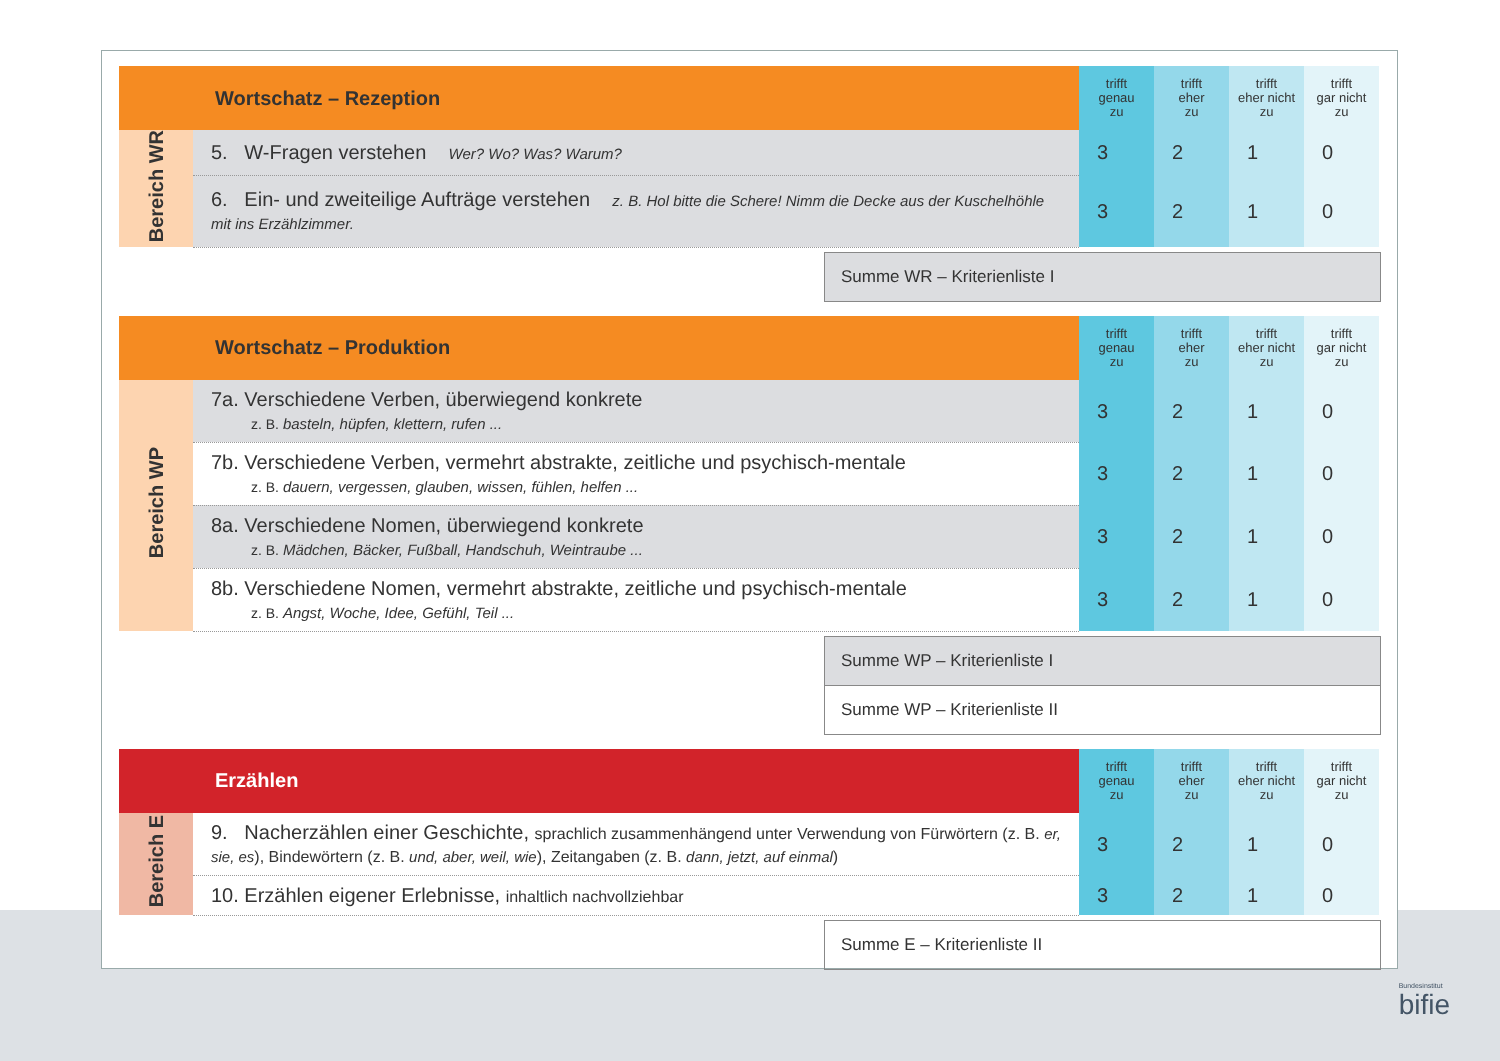| Wortschatz – Rezeption | | trifft genau zu | trifft eher zu | trifft eher nicht zu | trifft gar nicht zu |
| --- | --- | --- | --- | --- | --- |
| Bereich WR | 5. W-Fragen verstehen Wer? Wo? Was? Warum? | 3 | 2 | 1 | 0 |
| | 6. Ein- und zweiteilige Aufträge verstehen z. B. Hol bitte die Schere! Nimm die Decke aus der Kuschelhöhle mit ins Erzählzimmer. | 3 | 2 | 1 | 0 |
Summe WR – Kriterienliste I
| Wortschatz – Produktion | | trifft genau zu | trifft eher zu | trifft eher nicht zu | trifft gar nicht zu |
| --- | --- | --- | --- | --- | --- |
| Bereich WP | 7a. Verschiedene Verben, überwiegend konkrete z. B. basteln, hüpfen, klettern, rufen ... | 3 | 2 | 1 | 0 |
| | 7b. Verschiedene Verben, vermehrt abstrakte, zeitliche und psychisch-mentale z. B. dauern, vergessen, glauben, wissen, fühlen, helfen ... | 3 | 2 | 1 | 0 |
| | 8a. Verschiedene Nomen, überwiegend konkrete z. B. Mädchen, Bäcker, Fußball, Handschuh, Weintraube ... | 3 | 2 | 1 | 0 |
| | 8b. Verschiedene Nomen, vermehrt abstrakte, zeitliche und psychisch-mentale z. B. Angst, Woche, Idee, Gefühl, Teil ... | 3 | 2 | 1 | 0 |
Summe WP – Kriterienliste I
Summe WP – Kriterienliste II
| Erzählen | | trifft genau zu | trifft eher zu | trifft eher nicht zu | trifft gar nicht zu |
| --- | --- | --- | --- | --- | --- |
| Bereich E | 9. Nacherzählen einer Geschichte, sprachlich zusammenhängend unter Verwendung von Fürwörtern (z. B. er, sie, es ), Bindewörtern (z. B. und, aber, weil, wie ), Zeitangaben (z. B. dann, jetzt, auf einmal ) | 3 | 2 | 1 | 0 |
| | 10. Erzählen eigener Erlebnisse, inhaltlich nachvollziehbar | 3 | 2 | 1 | 0 |
Summe E – Kriterienliste II
Bundesinstitut
bifie